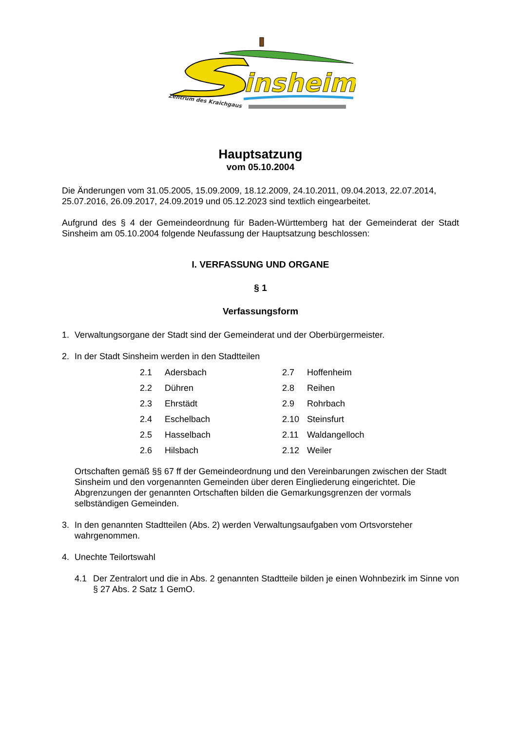insheim
Zentrum des Kraichgaus
Hauptsatzung
vom 05.10.2004
Die Änderungen vom 31.05.2005, 15.09.2009, 18.12.2009, 24.10.2011, 09.04.2013, 22.07.2014, 25.07.2016, 26.09.2017, 24.09.2019 und 05.12.2023 sind textlich eingearbeitet.
Aufgrund des § 4 der Gemeindeordnung für Baden-Württemberg hat der Gemeinderat der Stadt Sinsheim am 05.10.2004 folgende Neufassung der Hauptsatzung beschlossen:
I. VERFASSUNG UND ORGANE
§ 1
Verfassungsform
1. Verwaltungsorgane der Stadt sind der Gemeinderat und der Oberbürgermeister.
2. In der Stadt Sinsheim werden in den Stadtteilen
| 2.1 | Adersbach | 2.7 | Hoffenheim |
| 2.2 | Dühren | 2.8 | Reihen |
| 2.3 | Ehrstädt | 2.9 | Rohrbach |
| 2.4 | Eschelbach | 2.10 | Steinsfurt |
| 2.5 | Hasselbach | 2.11 | Waldangelloch |
| 2.6 | Hilsbach | 2.12 | Weiler |
Ortschaften gemäß §§ 67 ff der Gemeindeordnung und den Vereinbarungen zwischen der Stadt Sinsheim und den vorgenannten Gemeinden über deren Eingliederung eingerichtet. Die Abgrenzungen der genannten Ortschaften bilden die Gemarkungsgrenzen der vormals selbständigen Gemeinden.
3. In den genannten Stadtteilen (Abs. 2) werden Verwaltungsaufgaben vom Ortsvorsteher wahrgenommen.
4. Unechte Teilortswahl
4.1 Der Zentralort und die in Abs. 2 genannten Stadtteile bilden je einen Wohnbezirk im Sinne von § 27 Abs. 2 Satz 1 GemO.